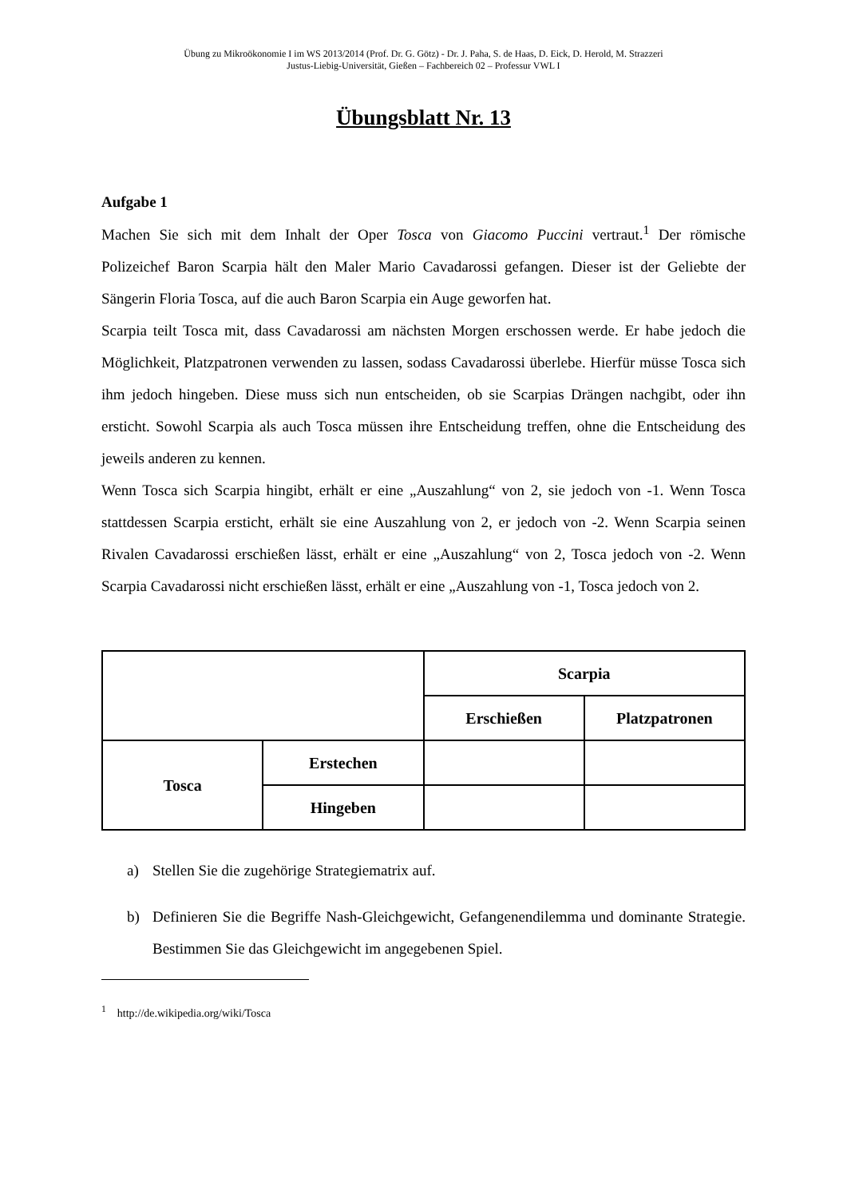Übung zu Mikroökonomie I im WS 2013/2014 (Prof. Dr. G. Götz) - Dr. J. Paha, S. de Haas, D. Eick, D. Herold, M. Strazzeri
Justus-Liebig-Universität, Gießen – Fachbereich 02 – Professur VWL I
Übungsblatt Nr. 13
Aufgabe 1
Machen Sie sich mit dem Inhalt der Oper Tosca von Giacomo Puccini vertraut.<sup>1</sup> Der römische Polizeichef Baron Scarpia hält den Maler Mario Cavadarossi gefangen. Dieser ist der Geliebte der Sängerin Floria Tosca, auf die auch Baron Scarpia ein Auge geworfen hat.
Scarpia teilt Tosca mit, dass Cavadarossi am nächsten Morgen erschossen werde. Er habe jedoch die Möglichkeit, Platzpatronen verwenden zu lassen, sodass Cavadarossi überlebe. Hierfür müsse Tosca sich ihm jedoch hingeben. Diese muss sich nun entscheiden, ob sie Scarpias Drängen nachgibt, oder ihn ersticht. Sowohl Scarpia als auch Tosca müssen ihre Entscheidung treffen, ohne die Entscheidung des jeweils anderen zu kennen.
Wenn Tosca sich Scarpia hingibt, erhält er eine „Auszahlung“ von 2, sie jedoch von -1. Wenn Tosca stattdessen Scarpia ersticht, erhält sie eine Auszahlung von 2, er jedoch von -2. Wenn Scarpia seinen Rivalen Cavadarossi erschießen lässt, erhält er eine „Auszahlung“ von 2, Tosca jedoch von -2. Wenn Scarpia Cavadarossi nicht erschießen lässt, erhält er eine „Auszahlung von -1, Tosca jedoch von 2.
| | | Scarpia | |
| | | Erschießen | Platzpatronen |
| Tosca | Erstechen | | |
| | Hingeben | | |
a) Stellen Sie die zugehörige Strategiematrix auf.
b) Definieren Sie die Begriffe Nash-Gleichgewicht, Gefangenendilemma und dominante Strategie. Bestimmen Sie das Gleichgewicht im angegebenen Spiel.
<sup>1</sup> http://de.wikipedia.org/wiki/Tosca